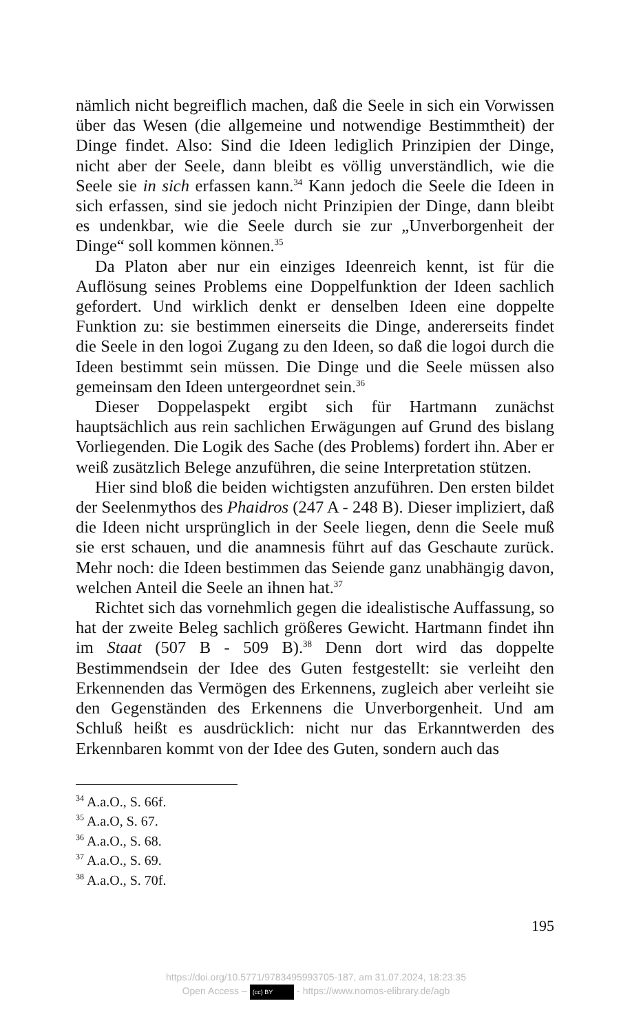nämlich nicht begreiflich machen, daß die Seele in sich ein Vorwissen über das Wesen (die allgemeine und notwendige Bestimmtheit) der Dinge findet. Also: Sind die Ideen lediglich Prinzipien der Dinge, nicht aber der Seele, dann bleibt es völlig unverständlich, wie die Seele sie in sich erfassen kann.<sup>34</sup> Kann jedoch die Seele die Ideen in sich erfassen, sind sie jedoch nicht Prinzipien der Dinge, dann bleibt es undenkbar, wie die Seele durch sie zur „Unverborgenheit der Dinge“ soll kommen können.<sup>35</sup>
Da Platon aber nur ein einziges Ideenreich kennt, ist für die Auflösung seines Problems eine Doppelfunktion der Ideen sachlich gefordert. Und wirklich denkt er denselben Ideen eine doppelte Funktion zu: sie bestimmen einerseits die Dinge, andererseits findet die Seele in den logoi Zugang zu den Ideen, so daß die logoi durch die Ideen bestimmt sein müssen. Die Dinge und die Seele müssen also gemeinsam den Ideen untergeordnet sein.<sup>36</sup>
Dieser Doppelaspekt ergibt sich für Hartmann zunächst hauptsächlich aus rein sachlichen Erwägungen auf Grund des bislang Vorliegenden. Die Logik des Sache (des Problems) fordert ihn. Aber er weiß zusätzlich Belege anzuführen, die seine Interpretation stützen.
Hier sind bloß die beiden wichtigsten anzuführen. Den ersten bildet der Seelenmythos des Phaidros (247 A - 248 B). Dieser impliziert, daß die Ideen nicht ursprünglich in der Seele liegen, denn die Seele muß sie erst schauen, und die anamnesis führt auf das Geschaute zurück. Mehr noch: die Ideen bestimmen das Seiende ganz unabhängig davon, welchen Anteil die Seele an ihnen hat.<sup>37</sup>
Richtet sich das vornehmlich gegen die idealistische Auffassung, so hat der zweite Beleg sachlich größeres Gewicht. Hartmann findet ihn im Staat (507 B - 509 B).<sup>38</sup> Denn dort wird das doppelte Bestimmendsein der Idee des Guten festgestellt: sie verleiht den Erkennenden das Vermögen des Erkennens, zugleich aber verleiht sie den Gegenständen des Erkennens die Unverborgenheit. Und am Schluß heißt es ausdrücklich: nicht nur das Erkanntwerden des Erkennbaren kommt von der Idee des Guten, sondern auch das
<sup>34</sup> A.a.O., S. 66f.
<sup>35</sup> A.a.O, S. 67.
<sup>36</sup> A.a.O., S. 68.
<sup>37</sup> A.a.O., S. 69.
<sup>38</sup> A.a.O., S. 70f.
195
https://doi.org/10.5771/9783495993705-187, am 31.07.2024, 18:23:35
Open Access – (cc) BY - https://www.nomos-elibrary.de/agb